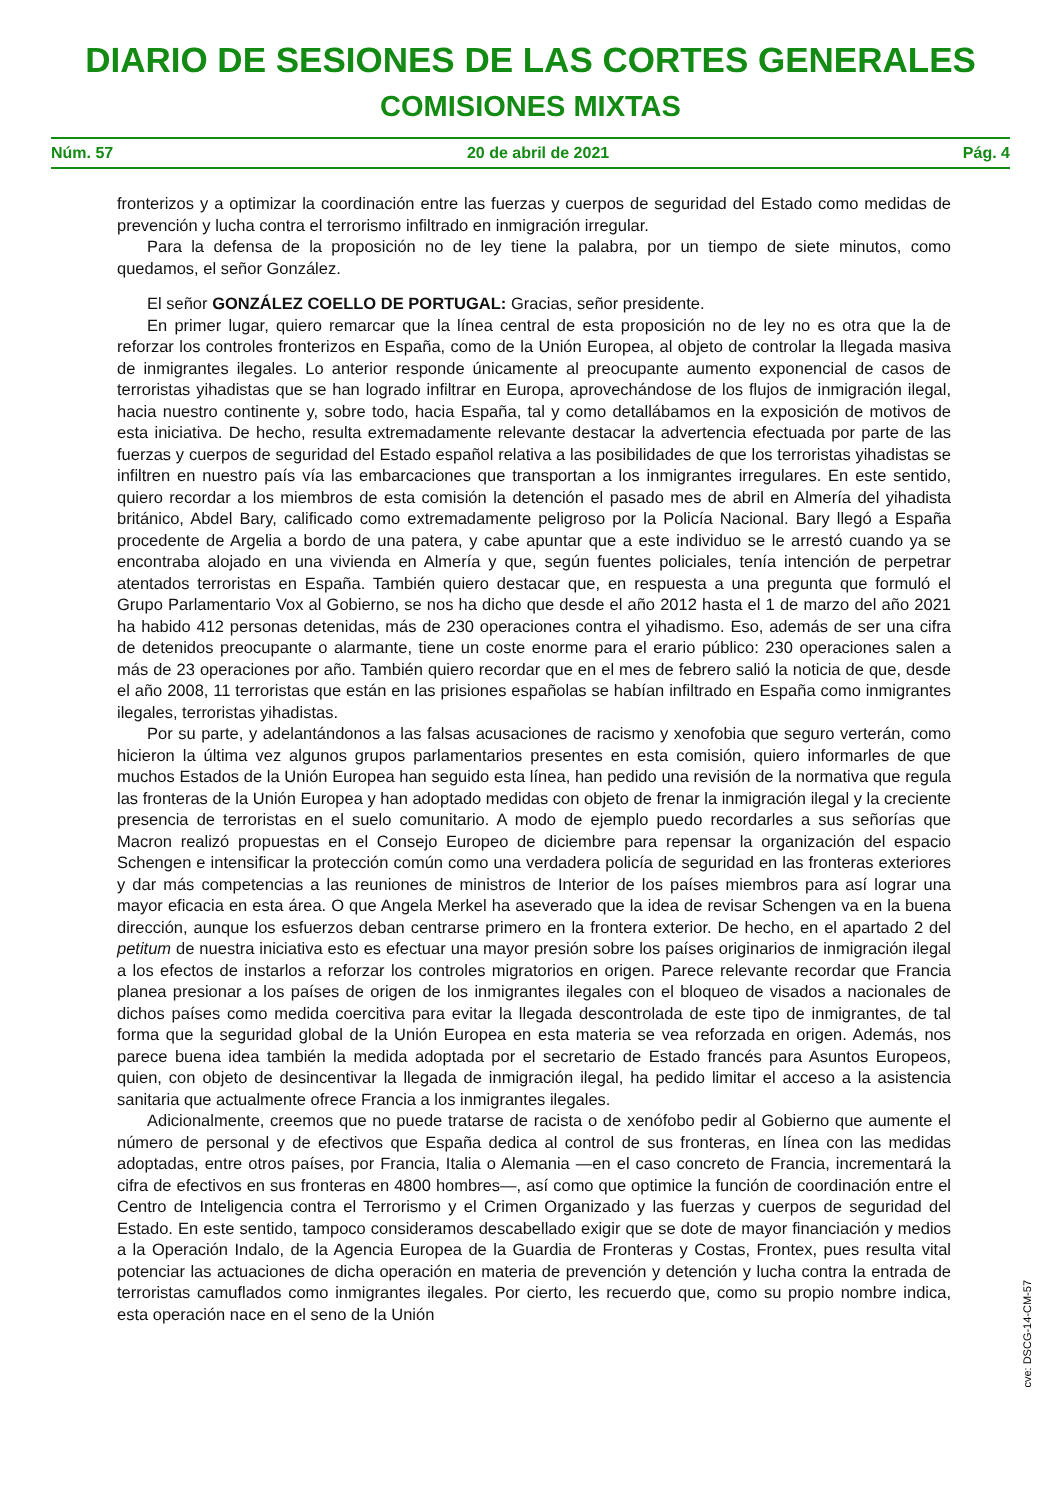DIARIO DE SESIONES DE LAS CORTES GENERALES
COMISIONES MIXTAS
Núm. 57 20 de abril de 2021 Pág. 4
fronterizos y a optimizar la coordinación entre las fuerzas y cuerpos de seguridad del Estado como medidas de prevención y lucha contra el terrorismo infiltrado en inmigración irregular.
Para la defensa de la proposición no de ley tiene la palabra, por un tiempo de siete minutos, como quedamos, el señor González.
El señor GONZÁLEZ COELLO DE PORTUGAL: Gracias, señor presidente.
En primer lugar, quiero remarcar que la línea central de esta proposición no de ley no es otra que la de reforzar los controles fronterizos en España, como de la Unión Europea, al objeto de controlar la llegada masiva de inmigrantes ilegales. Lo anterior responde únicamente al preocupante aumento exponencial de casos de terroristas yihadistas que se han logrado infiltrar en Europa, aprovechándose de los flujos de inmigración ilegal, hacia nuestro continente y, sobre todo, hacia España, tal y como detallábamos en la exposición de motivos de esta iniciativa. De hecho, resulta extremadamente relevante destacar la advertencia efectuada por parte de las fuerzas y cuerpos de seguridad del Estado español relativa a las posibilidades de que los terroristas yihadistas se infiltren en nuestro país vía las embarcaciones que transportan a los inmigrantes irregulares. En este sentido, quiero recordar a los miembros de esta comisión la detención el pasado mes de abril en Almería del yihadista británico, Abdel Bary, calificado como extremadamente peligroso por la Policía Nacional. Bary llegó a España procedente de Argelia a bordo de una patera, y cabe apuntar que a este individuo se le arrestó cuando ya se encontraba alojado en una vivienda en Almería y que, según fuentes policiales, tenía intención de perpetrar atentados terroristas en España. También quiero destacar que, en respuesta a una pregunta que formuló el Grupo Parlamentario Vox al Gobierno, se nos ha dicho que desde el año 2012 hasta el 1 de marzo del año 2021 ha habido 412 personas detenidas, más de 230 operaciones contra el yihadismo. Eso, además de ser una cifra de detenidos preocupante o alarmante, tiene un coste enorme para el erario público: 230 operaciones salen a más de 23 operaciones por año. También quiero recordar que en el mes de febrero salió la noticia de que, desde el año 2008, 11 terroristas que están en las prisiones españolas se habían infiltrado en España como inmigrantes ilegales, terroristas yihadistas.
Por su parte, y adelantándonos a las falsas acusaciones de racismo y xenofobia que seguro verterán, como hicieron la última vez algunos grupos parlamentarios presentes en esta comisión, quiero informarles de que muchos Estados de la Unión Europea han seguido esta línea, han pedido una revisión de la normativa que regula las fronteras de la Unión Europea y han adoptado medidas con objeto de frenar la inmigración ilegal y la creciente presencia de terroristas en el suelo comunitario. A modo de ejemplo puedo recordarles a sus señorías que Macron realizó propuestas en el Consejo Europeo de diciembre para repensar la organización del espacio Schengen e intensificar la protección común como una verdadera policía de seguridad en las fronteras exteriores y dar más competencias a las reuniones de ministros de Interior de los países miembros para así lograr una mayor eficacia en esta área. O que Angela Merkel ha aseverado que la idea de revisar Schengen va en la buena dirección, aunque los esfuerzos deban centrarse primero en la frontera exterior. De hecho, en el apartado 2 del petitum de nuestra iniciativa esto es efectuar una mayor presión sobre los países originarios de inmigración ilegal a los efectos de instarlos a reforzar los controles migratorios en origen. Parece relevante recordar que Francia planea presionar a los países de origen de los inmigrantes ilegales con el bloqueo de visados a nacionales de dichos países como medida coercitiva para evitar la llegada descontrolada de este tipo de inmigrantes, de tal forma que la seguridad global de la Unión Europea en esta materia se vea reforzada en origen. Además, nos parece buena idea también la medida adoptada por el secretario de Estado francés para Asuntos Europeos, quien, con objeto de desincentivar la llegada de inmigración ilegal, ha pedido limitar el acceso a la asistencia sanitaria que actualmente ofrece Francia a los inmigrantes ilegales.
Adicionalmente, creemos que no puede tratarse de racista o de xenófobo pedir al Gobierno que aumente el número de personal y de efectivos que España dedica al control de sus fronteras, en línea con las medidas adoptadas, entre otros países, por Francia, Italia o Alemania —en el caso concreto de Francia, incrementará la cifra de efectivos en sus fronteras en 4800 hombres—, así como que optimice la función de coordinación entre el Centro de Inteligencia contra el Terrorismo y el Crimen Organizado y las fuerzas y cuerpos de seguridad del Estado. En este sentido, tampoco consideramos descabellado exigir que se dote de mayor financiación y medios a la Operación Indalo, de la Agencia Europea de la Guardia de Fronteras y Costas, Frontex, pues resulta vital potenciar las actuaciones de dicha operación en materia de prevención y detención y lucha contra la entrada de terroristas camuflados como inmigrantes ilegales. Por cierto, les recuerdo que, como su propio nombre indica, esta operación nace en el seno de la Unión
cve: DSCG-14-CM-57